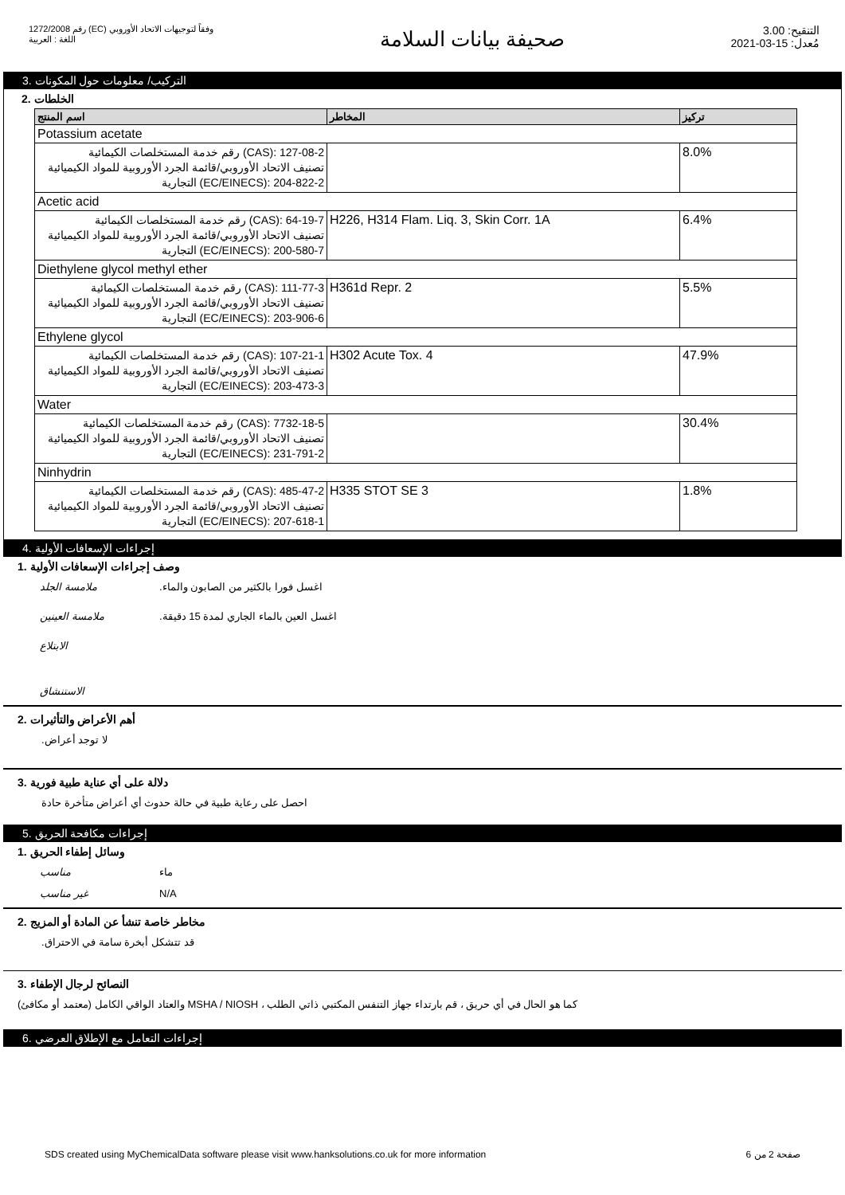رقم 1272/2008 (EC) وفقاً لتوجيهات الاتحاد الأوروبي
اللغة : العربية
صحيفة بيانات السلامة
التنقيح: 3.00
مُعدل: 15-03-2021
التركيب/ معلومات حول المكونات .3
الخلطات .2
| اسم المنتج | المخاطر | تركيز |
| --- | --- | --- |
| Potassium acetate | | |
| CAS): 127-08-2) رقم خدمة المستخلصات الكيمائية تصنيف الاتحاد الأوروبي/قائمة الجرد الأوروبية للمواد الكيميائية EC/EINECS): 204-822-2) التجارية | | 8.0% |
| Acetic acid | | |
| CAS): 64-19-7) رقم خدمة المستخلصات الكيمائية تصنيف الاتحاد الأوروبي/قائمة الجرد الأوروبية للمواد الكيميائية EC/EINECS): 200-580-7) التجارية | H226, H314 Flam. Liq. 3, Skin Corr. 1A | 6.4% |
| Diethylene glycol methyl ether | | |
| CAS): 111-77-3) رقم خدمة المستخلصات الكيمائية تصنيف الاتحاد الأوروبي/قائمة الجرد الأوروبية للمواد الكيميائية EC/EINECS): 203-906-6) التجارية | H361d Repr. 2 | 5.5% |
| Ethylene glycol | | |
| CAS): 107-21-1) رقم خدمة المستخلصات الكيمائية تصنيف الاتحاد الأوروبي/قائمة الجرد الأوروبية للمواد الكيميائية EC/EINECS): 203-473-3) التجارية | H302 Acute Tox. 4 | 47.9% |
| Water | | |
| CAS): 7732-18-5) رقم خدمة المستخلصات الكيمائية تصنيف الاتحاد الأوروبي/قائمة الجرد الأوروبية للمواد الكيميائية EC/EINECS): 231-791-2) التجارية | | 30.4% |
| Ninhydrin | | |
| CAS): 485-47-2) رقم خدمة المستخلصات الكيمائية تصنيف الاتحاد الأوروبي/قائمة الجرد الأوروبية للمواد الكيميائية EC/EINECS): 207-618-1) التجارية | H335 STOT SE 3 | 1.8% |
إجراءات الإسعافات الأولية .4
وصف إجراءات الإسعافات الأولية .1
ملامسة الجلد.اغسل فورا بالكثير من الصابون والماء
ملامسة العينين.اغسل العين بالماء الجاري لمدة 15 دقيقة
الابتلاع
الاستنشاق
أهم الأعراض والتأثيرات .2
.لا توجد أعراض
دلالة على أي عناية طبية فورية .3
احصل على رعاية طبية في حالة حدوث أي أعراض متأخرة حادة
إجراءات مكافحة الحريق .5
وسائل إطفاء الحريق .1
مناسب ماء
غير مناسب N/A
مخاطر خاصة تنشأ عن المادة أو المزيج .2
.قد تتشكل أبخرة سامة في الاحتراق
النصائح لرجال الإطفاء .3
(معتمد أو مكافئ) والعتاد الواقي الكامل MSHA / NIOSH ، كما هو الحال في أي حريق ، قم بارتداء جهاز التنفس المكتبي ذاتي الطلب
إجراءات التعامل مع الإطلاق العرضي .6
SDS created using MyChemicalData software please visit www.hanksolutions.co.uk for more information صفحة 2 من 6